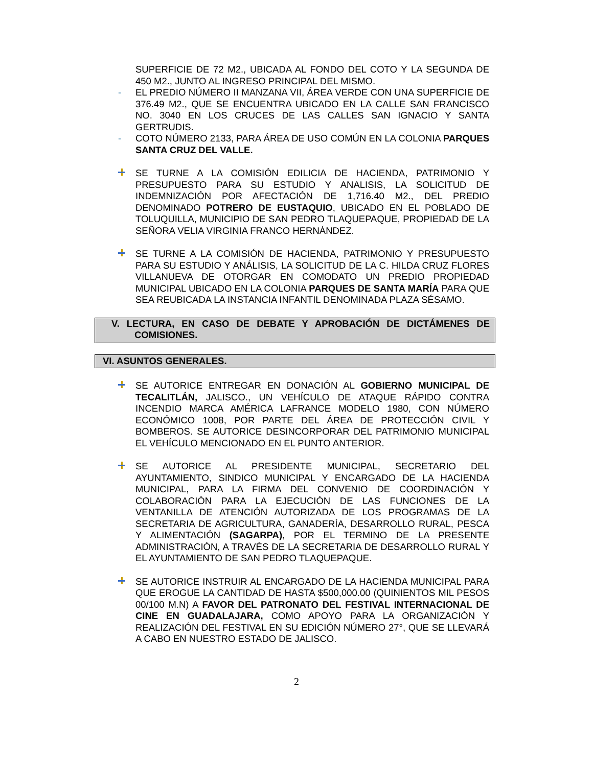SUPERFICIE DE 72 M2., UBICADA AL FONDO DEL COTO Y LA SEGUNDA DE 450 M2., JUNTO AL INGRESO PRINCIPAL DEL MISMO.
- EL PREDIO NÚMERO II MANZANA VII, ÁREA VERDE CON UNA SUPERFICIE DE 376.49 M2., QUE SE ENCUENTRA UBICADO EN LA CALLE SAN FRANCISCO NO. 3040 EN LOS CRUCES DE LAS CALLES SAN IGNACIO Y SANTA GERTRUDIS.
- COTO NÚMERO 2133, PARA ÁREA DE USO COMÚN EN LA COLONIA PARQUES SANTA CRUZ DEL VALLE.
SE TURNE A LA COMISIÓN EDILICIA DE HACIENDA, PATRIMONIO Y PRESUPUESTO PARA SU ESTUDIO Y ANALISIS, LA SOLICITUD DE INDEMNIZACIÓN POR AFECTACIÓN DE 1,716.40 M2., DEL PREDIO DENOMINADO POTRERO DE EUSTAQUIO, UBICADO EN EL POBLADO DE TOLUQUILLA, MUNICIPIO DE SAN PEDRO TLAQUEPAQUE, PROPIEDAD DE LA SEÑORA VELIA VIRGINIA FRANCO HERNÁNDEZ.
SE TURNE A LA COMISIÓN DE HACIENDA, PATRIMONIO Y PRESUPUESTO PARA SU ESTUDIO Y ANÁLISIS, LA SOLICITUD DE LA C. HILDA CRUZ FLORES VILLANUEVA DE OTORGAR EN COMODATO UN PREDIO PROPIEDAD MUNICIPAL UBICADO EN LA COLONIA PARQUES DE SANTA MARÍA PARA QUE SEA REUBICADA LA INSTANCIA INFANTIL DENOMINADA PLAZA SÉSAMO.
V. LECTURA, EN CASO DE DEBATE Y APROBACIÓN DE DICTÁMENES DE COMISIONES.
VI. ASUNTOS GENERALES.
SE AUTORICE ENTREGAR EN DONACIÓN AL GOBIERNO MUNICIPAL DE TECALITLÁN, JALISCO., UN VEHÍCULO DE ATAQUE RÁPIDO CONTRA INCENDIO MARCA AMÉRICA LAFRANCE MODELO 1980, CON NÚMERO ECONÓMICO 1008, POR PARTE DEL ÁREA DE PROTECCIÓN CIVIL Y BOMBEROS. SE AUTORICE DESINCORPORAR DEL PATRIMONIO MUNICIPAL EL VEHÍCULO MENCIONADO EN EL PUNTO ANTERIOR.
SE AUTORICE AL PRESIDENTE MUNICIPAL, SECRETARIO DEL AYUNTAMIENTO, SINDICO MUNICIPAL Y ENCARGADO DE LA HACIENDA MUNICIPAL, PARA LA FIRMA DEL CONVENIO DE COORDINACIÓN Y COLABORACIÓN PARA LA EJECUCIÓN DE LAS FUNCIONES DE LA VENTANILLA DE ATENCIÓN AUTORIZADA DE LOS PROGRAMAS DE LA SECRETARIA DE AGRICULTURA, GANADERÍA, DESARROLLO RURAL, PESCA Y ALIMENTACIÓN (SAGARPA), POR EL TERMINO DE LA PRESENTE ADMINISTRACIÓN, A TRAVÉS DE LA SECRETARIA DE DESARROLLO RURAL Y EL AYUNTAMIENTO DE SAN PEDRO TLAQUEPAQUE.
SE AUTORICE INSTRUIR AL ENCARGADO DE LA HACIENDA MUNICIPAL PARA QUE EROGUE LA CANTIDAD DE HASTA $500,000.00 (QUINIENTOS MIL PESOS 00/100 M.N) A FAVOR DEL PATRONATO DEL FESTIVAL INTERNACIONAL DE CINE EN GUADALAJARA, COMO APOYO PARA LA ORGANIZACIÓN Y REALIZACIÓN DEL FESTIVAL EN SU EDICIÓN NÚMERO 27°, QUE SE LLEVARÁ A CABO EN NUESTRO ESTADO DE JALISCO.
2